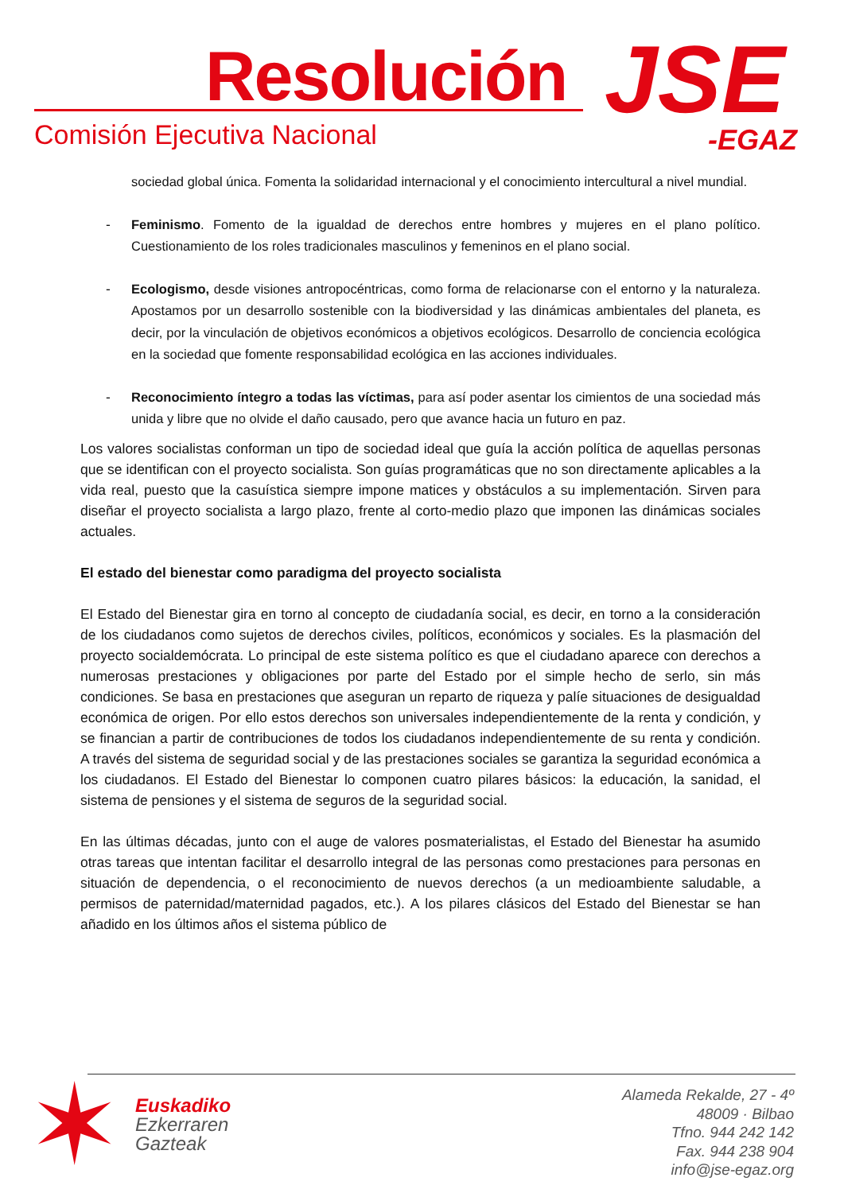Resolución
Comisión Ejecutiva Nacional JSE
-EGAZ
sociedad global única. Fomenta la solidaridad internacional y el conocimiento intercultural a nivel mundial.
- Feminismo. Fomento de la igualdad de derechos entre hombres y mujeres en el plano político. Cuestionamiento de los roles tradicionales masculinos y femeninos en el plano social.
- Ecologismo, desde visiones antropocéntricas, como forma de relacionarse con el entorno y la naturaleza. Apostamos por un desarrollo sostenible con la biodiversidad y las dinámicas ambientales del planeta, es decir, por la vinculación de objetivos económicos a objetivos ecológicos. Desarrollo de conciencia ecológica en la sociedad que fomente responsabilidad ecológica en las acciones individuales.
- Reconocimiento íntegro a todas las víctimas, para así poder asentar los cimientos de una sociedad más unida y libre que no olvide el daño causado, pero que avance hacia un futuro en paz.
Los valores socialistas conforman un tipo de sociedad ideal que guía la acción política de aquellas personas que se identifican con el proyecto socialista. Son guías programáticas que no son directamente aplicables a la vida real, puesto que la casuística siempre impone matices y obstáculos a su implementación. Sirven para diseñar el proyecto socialista a largo plazo, frente al corto-medio plazo que imponen las dinámicas sociales actuales.
El estado del bienestar como paradigma del proyecto socialista
El Estado del Bienestar gira en torno al concepto de ciudadanía social, es decir, en torno a la consideración de los ciudadanos como sujetos de derechos civiles, políticos, económicos y sociales. Es la plasmación del proyecto socialdemócrata. Lo principal de este sistema político es que el ciudadano aparece con derechos a numerosas prestaciones y obligaciones por parte del Estado por el simple hecho de serlo, sin más condiciones. Se basa en prestaciones que aseguran un reparto de riqueza y palíe situaciones de desigualdad económica de origen. Por ello estos derechos son universales independientemente de la renta y condición, y se financian a partir de contribuciones de todos los ciudadanos independientemente de su renta y condición. A través del sistema de seguridad social y de las prestaciones sociales se garantiza la seguridad económica a los ciudadanos. El Estado del Bienestar lo componen cuatro pilares básicos: la educación, la sanidad, el sistema de pensiones y el sistema de seguros de la seguridad social.
En las últimas décadas, junto con el auge de valores posmaterialistas, el Estado del Bienestar ha asumido otras tareas que intentan facilitar el desarrollo integral de las personas como prestaciones para personas en situación de dependencia, o el reconocimiento de nuevos derechos (a un medioambiente saludable, a permisos de paternidad/maternidad pagados, etc.). A los pilares clásicos del Estado del Bienestar se han añadido en los últimos años el sistema público de
✶
Euskadiko
Ezkerraren
Gazteak
Alameda Rekalde, 27 - 4º
48009 · Bilbao
Tfno. 944 242 142
Fax. 944 238 904
info@jse-egaz.org